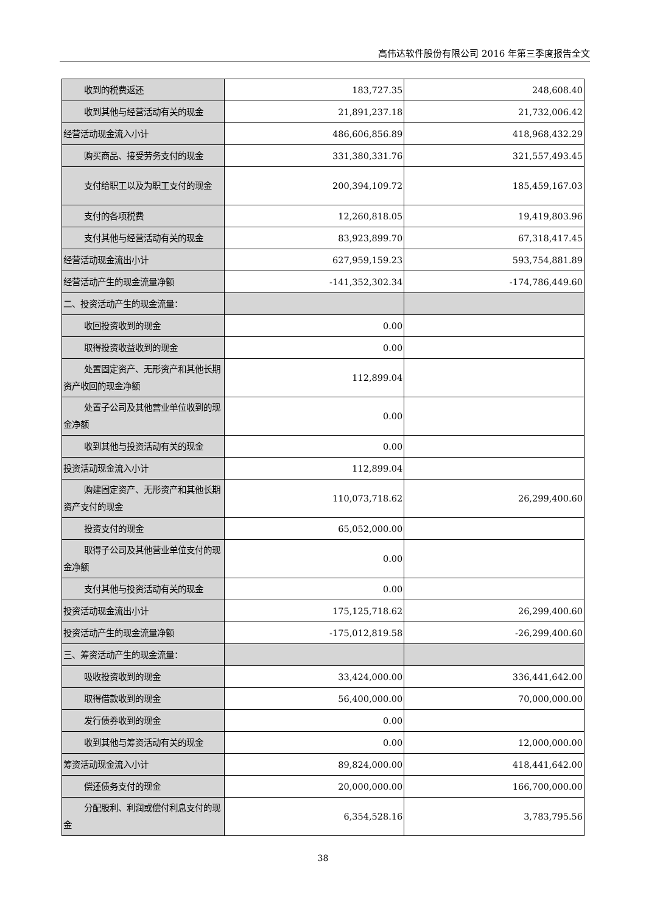高伟达软件股份有限公司 2016 年第三季度报告全文
| 收到的税费返还 | 183,727.35 | 248,608.40 |
| 收到其他与经营活动有关的现金 | 21,891,237.18 | 21,732,006.42 |
| 经营活动现金流入小计 | 486,606,856.89 | 418,968,432.29 |
| 购买商品、接受劳务支付的现金 | 331,380,331.76 | 321,557,493.45 |
| 支付给职工以及为职工支付的现 金 | 200,394,109.72 | 185,459,167.03 |
| 支付的各项税费 | 12,260,818.05 | 19,419,803.96 |
| 支付其他与经营活动有关的现金 | 83,923,899.70 | 67,318,417.45 |
| 经营活动现金流出小计 | 627,959,159.23 | 593,754,881.89 |
| 经营活动产生的现金流量净额 | -141,352,302.34 | -174,786,449.60 |
| 二、投资活动产生的现金流量： | | |
| 收回投资收到的现金 | 0.00 | |
| 取得投资收益收到的现金 | 0.00 | |
| 处置固定资产、无形资产和其他 长期资产收回的现金净额 | 112,899.04 | |
| 处置子公司及其他营业单位收到 的现金净额 | 0.00 | |
| 收到其他与投资活动有关的现金 | 0.00 | |
| 投资活动现金流入小计 | 112,899.04 | |
| 购建固定资产、无形资产和其他 长期资产支付的现金 | 110,073,718.62 | 26,299,400.60 |
| 投资支付的现金 | 65,052,000.00 | |
| 取得子公司及其他营业单位支付 的现金净额 | 0.00 | |
| 支付其他与投资活动有关的现金 | 0.00 | |
| 投资活动现金流出小计 | 175,125,718.62 | 26,299,400.60 |
| 投资活动产生的现金流量净额 | -175,012,819.58 | -26,299,400.60 |
| 三、筹资活动产生的现金流量： | | |
| 吸收投资收到的现金 | 33,424,000.00 | 336,441,642.00 |
| 取得借款收到的现金 | 56,400,000.00 | 70,000,000.00 |
| 发行债券收到的现金 | 0.00 | |
| 收到其他与筹资活动有关的现金 | 0.00 | 12,000,000.00 |
| 筹资活动现金流入小计 | 89,824,000.00 | 418,441,642.00 |
| 偿还债务支付的现金 | 20,000,000.00 | 166,700,000.00 |
| 分配股利、利润或偿付利息支付 的现金 | 6,354,528.16 | 3,783,795.56 |
38